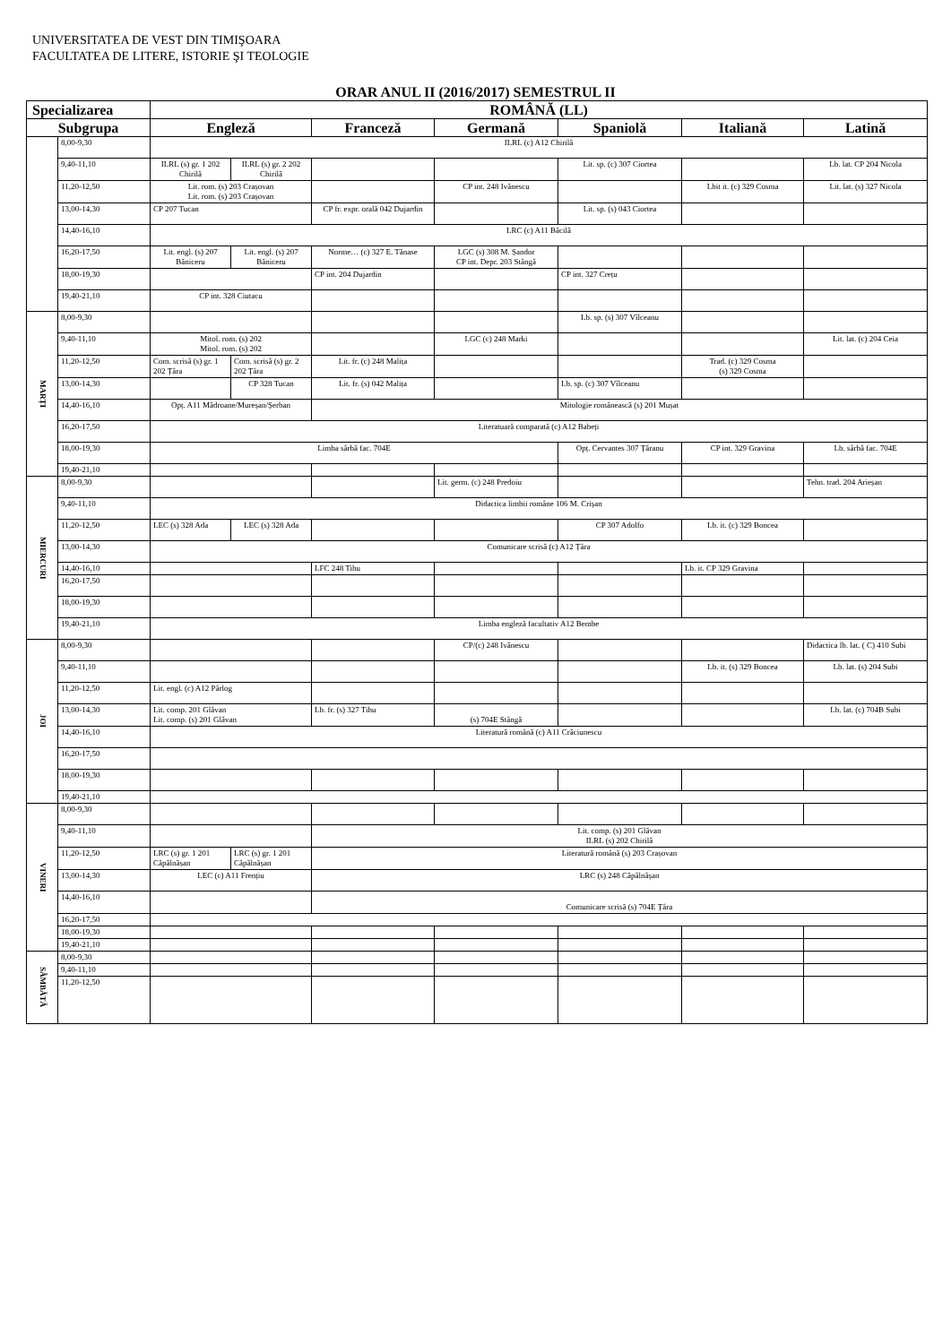UNIVERSITATEA DE VEST DIN TIMIŞOARA
FACULTATEA DE LITERE, ISTORIE ŞI TEOLOGIE
ORAR ANUL II (2016/2017) SEMESTRUL II
| Specializarea | | ROMÂNĂ (LL) | | | | | | |
| --- | --- | --- | --- | --- | --- | --- | --- | --- |
| Subgrupa | | Engleză | | Franceză | Germană | Spaniolă | Italiană | Latină |
| | 8,00-9,30 | ILRL (c) A12 Chirilă | | | | | | |
| | 9,40-11,10 | ILRL (s) gr. 1 202 Chirilă | ILRL (s) gr. 2 202 Chirilă | | | Lit. sp. (c) 307 Ciortea | | Lb. lat. CP 204 Nicola |
| | 11,20-12,50 | Lit. rom. (s) 203 Crașovan Lit. rom. (s) 203 Crașovan | | | CP int. 248 Ivănescu | | Lbit it. (c) 329 Cosma | Lit. lat. (s) 327 Nicola |
| | 13,00-14,30 | CP 207 Tucan | | CP fr. expr. orală 042 Dujardin | | Lit. sp. (s) 043 Ciortea | | |
| | 14,40-16,10 | LRC (c) A11 Băcilă | | | | | | |
| | 16,20-17,50 | Lit. engl. (s) 207 Băniceru | Lit. engl. (s) 207 Băniceru | Norme… (c) 327 E. Tănase | LGC (s) 308 M. Șandor CP int. Depr. 203 Stângă | | | |
| | 18,00-19,30 | | | CP int. 204 Dujardin | | CP int. 327 Crețu | | |
| | 19,40-21,10 | CP int. 328 Ciutacu | | | | | | |
| MARȚI | 8,00-9,30 | | | | | Lb. sp. (s) 307 Vîlceanu | | |
| | 9,40-11,10 | Mitol. rom. (s) 202 Mitol. rom. (s) 202 | | | LGC (c) 248 Marki | | | Lit. lat. (c) 204 Ceia |
| | 11,20-12,50 | Com. scrisă (s) gr. 1 202 Țâra | Com. scrisă (s) gr. 2 202 Țâra | Lit. fr. (c) 248 Malița | | | Trad. (c) 329 Cosma (s) 329 Cosma | |
| | 13,00-14,30 | | CP 328 Tucan | Lit. fr. (s) 042 Malița | | Lb. sp. (c) 307 Vîlceanu | | |
| | 14,40-16,10 | Opț. A11 Mădroane/Mureșan/Șerban | | Mitologie românească (s) 201 Mușat | | | | |
| | 16,20-17,50 | Literatuară comparată (c) A12 Babeți | | | | | | |
| | 18,00-19,30 | Limba sârbă fac. 704E | | | | Opț. Cervantes 307 Țăranu | CP int. 329 Gravina | Lb. sârbă fac. 704E |
| | 19,40-21,10 | | | | | | | |
| MIERCURI | 8,00-9,30 | | | | Lit. germ. (c) 248 Predoiu | | | Tehn. trad. 204 Arieșan |
| | 9,40-11,10 | Didactica limbii române 106 M. Crișan | | | | | | |
| | 11,20-12,50 | LEC (s) 328 Ada | LEC (s) 328 Ada | | | CP 307 Adolfo | Lb. it. (c) 329 Boncea | |
| | 13,00-14,30 | Comunicare scrisă (c) A12 Țâra | | | | | | |
| | 14,40-16,10 | | | LFC 248 Tihu | | | Lb. it. CP 329 Gravina | |
| | 16,20-17,50 | | | | | | | |
| | 18,00-19,30 | | | | | | | |
| | 19,40-21,10 | Limba engleză facultativ A12 Bembe | | | | | | |
| JOI | 8,00-9,30 | | | | CP/(c) 248 Ivănescu | | | Didactica lb. lat. ( C) 410 Subi |
| | 9,40-11,10 | | | | | | Lb. it. (s) 329 Boncea | Lb. lat. (s) 204 Subi |
| | 11,20-12,50 | Lit. engl. (c) A12 Pârlog | | | | | | |
| | 13,00-14,30 | Lit. comp. 201 Glăvan Lit. comp. (s) 201 Glăvan | | Lb. fr. (s) 327 Tihu | (s) 704E Stângă | | | Lb. lat. (c) 704B Subi |
| | 14,40-16,10 | Literatură română (c) A11 Crăciunescu | | | | | | |
| | 16,20-17,50 | | | | | | | |
| | 18,00-19,30 | | | | | | | |
| | 19,40-21,10 | | | | | | | |
| VINERI | 8,00-9,30 | | | | | | | |
| | 9,40-11,10 | | | Lit. comp. (s) 201 Glăvan ILRL (s) 202 Chirilă | | | | |
| | 11,20-12,50 | LRC (s) gr. 1 201 Căpălnășan | LRC (s) gr. 1 201 Căpălnășan | Literatură română (s) 203 Crașovan | | | | |
| | 13,00-14,30 | LEC (c) A11 Frențiu | | LRC (s) 248 Căpălnășan | | | | |
| | 14,40-16,10 | | | Comunicare scrisă (s) 704E Țâra | | | | |
| | 16,20-17,50 | | | | | | | |
| | 18,00-19,30 | | | | | | | |
| | 19,40-21,10 | | | | | | | |
| SÂMBĂTĂ | 8,00-9,30 | | | | | | | |
| | 9,40-11,10 | | | | | | | |
| | 11,20-12,50 | | | | | | | |